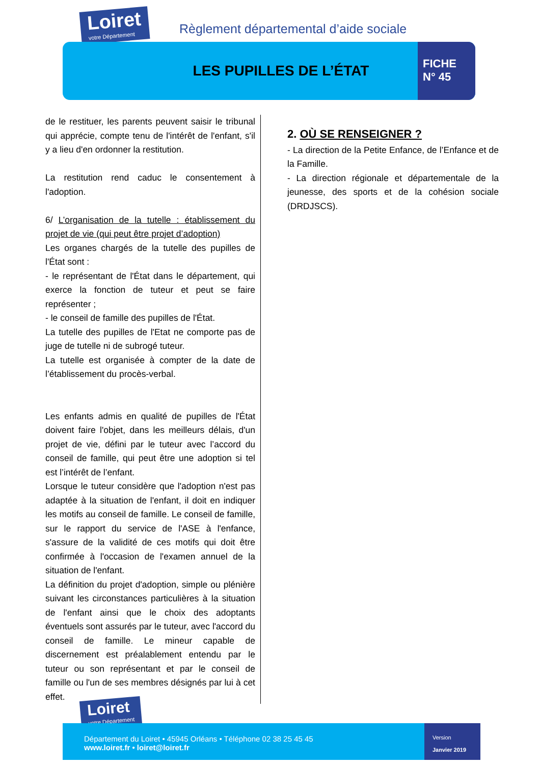Loiret votre Département
Règlement départemental d’aide sociale
LES PUPILLES DE L’ÉTAT
FICHE
N° 45
de le restituer, les parents peuvent saisir le tribunal qui apprécie, compte tenu de l'intérêt de l'enfant, s'il y a lieu d'en ordonner la restitution.
La restitution rend caduc le consentement à l'adoption.
6/ L’organisation de la tutelle : établissement du projet de vie (qui peut être projet d’adoption)
Les organes chargés de la tutelle des pupilles de l'État sont :
- le représentant de l'État dans le département, qui exerce la fonction de tuteur et peut se faire représenter ;
- le conseil de famille des pupilles de l'État.
La tutelle des pupilles de l'Etat ne comporte pas de juge de tutelle ni de subrogé tuteur.
La tutelle est organisée à compter de la date de l’établissement du procès-verbal.
Les enfants admis en qualité de pupilles de l'État doivent faire l'objet, dans les meilleurs délais, d'un projet de vie, défini par le tuteur avec l’accord du conseil de famille, qui peut être une adoption si tel est l’intérêt de l’enfant.
Lorsque le tuteur considère que l'adoption n'est pas adaptée à la situation de l'enfant, il doit en indiquer les motifs au conseil de famille. Le conseil de famille, sur le rapport du service de l'ASE à l'enfance, s'assure de la validité de ces motifs qui doit être confirmée à l'occasion de l'examen annuel de la situation de l'enfant.
La définition du projet d'adoption, simple ou plénière suivant les circonstances particulières à la situation de l'enfant ainsi que le choix des adoptants éventuels sont assurés par le tuteur, avec l'accord du conseil de famille. Le mineur capable de discernement est préalablement entendu par le tuteur ou son représentant et par le conseil de famille ou l'un de ses membres désignés par lui à cet effet.
2. OÙ SE RENSEIGNER ?
- La direction de la Petite Enfance, de l’Enfance et de la Famille.
- La direction régionale et départementale de la jeunesse, des sports et de la cohésion sociale (DRDJSCS).
Loiret votre Département
Département du Loiret • 45945 Orléans • Téléphone 02 38 25 45 45
www.loiret.fr • loiret@loiret.fr
Version
Janvier 2019